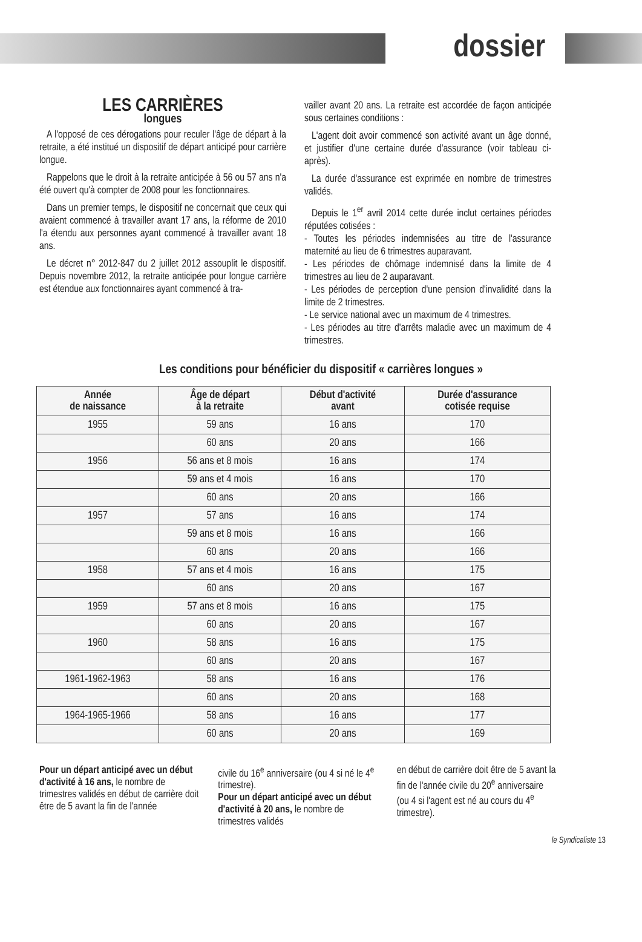dossier
LES CARRIÈRES
longues
A l'opposé de ces dérogations pour reculer l'âge de départ à la retraite, a été institué un dispositif de départ anticipé pour carrière longue.
Rappelons que le droit à la retraite anticipée à 56 ou 57 ans n'a été ouvert qu'à compter de 2008 pour les fonctionnaires.
Dans un premier temps, le dispositif ne concernait que ceux qui avaient commencé à travailler avant 17 ans, la réforme de 2010 l'a étendu aux personnes ayant commencé à travailler avant 18 ans.
Le décret n° 2012-847 du 2 juillet 2012 assouplit le dispositif. Depuis novembre 2012, la retraite anticipée pour longue carrière est étendue aux fonctionnaires ayant commencé à tra-
vailler avant 20 ans. La retraite est accordée de façon anticipée sous certaines conditions :
L'agent doit avoir commencé son activité avant un âge donné, et justifier d'une certaine durée d'assurance (voir tableau ci-après).
La durée d'assurance est exprimée en nombre de trimestres validés.
Depuis le 1<sup>er</sup> avril 2014 cette durée inclut certaines périodes réputées cotisées :
- Toutes les périodes indemnisées au titre de l'assurance maternité au lieu de 6 trimestres auparavant.
- Les périodes de chômage indemnisé dans la limite de 4 trimestres au lieu de 2 auparavant.
- Les périodes de perception d'une pension d'invalidité dans la limite de 2 trimestres.
- Le service national avec un maximum de 4 trimestres.
- Les périodes au titre d'arrêts maladie avec un maximum de 4 trimestres.
Les conditions pour bénéficier du dispositif « carrières longues »
| Année de naissance | Âge de départ à la retraite | Début d'activité avant | Durée d'assurance cotisée requise |
| --- | --- | --- | --- |
| 1955 | 59 ans | 16 ans | 170 |
| | 60 ans | 20 ans | 166 |
| 1956 | 56 ans et 8 mois | 16 ans | 174 |
| | 59 ans et 4 mois | 16 ans | 170 |
| | 60 ans | 20 ans | 166 |
| 1957 | 57 ans | 16 ans | 174 |
| | 59 ans et 8 mois | 16 ans | 166 |
| | 60 ans | 20 ans | 166 |
| 1958 | 57 ans et 4 mois | 16 ans | 175 |
| | 60 ans | 20 ans | 167 |
| 1959 | 57 ans et 8 mois | 16 ans | 175 |
| | 60 ans | 20 ans | 167 |
| 1960 | 58 ans | 16 ans | 175 |
| | 60 ans | 20 ans | 167 |
| 1961-1962-1963 | 58 ans | 16 ans | 176 |
| | 60 ans | 20 ans | 168 |
| 1964-1965-1966 | 58 ans | 16 ans | 177 |
| | 60 ans | 20 ans | 169 |
Pour un départ anticipé avec un début d'activité à 16 ans, le nombre de trimestres validés en début de carrière doit être de 5 avant la fin de l'année
civile du 16<sup>e</sup> anniversaire (ou 4 si né le 4<sup>e</sup> trimestre).
Pour un départ anticipé avec un début d'activité à 20 ans, le nombre de trimestres validés
en début de carrière doit être de 5 avant la fin de l'année civile du 20<sup>e</sup> anniversaire (ou 4 si l'agent est né au cours du 4<sup>e</sup> trimestre).
le Syndicaliste 13